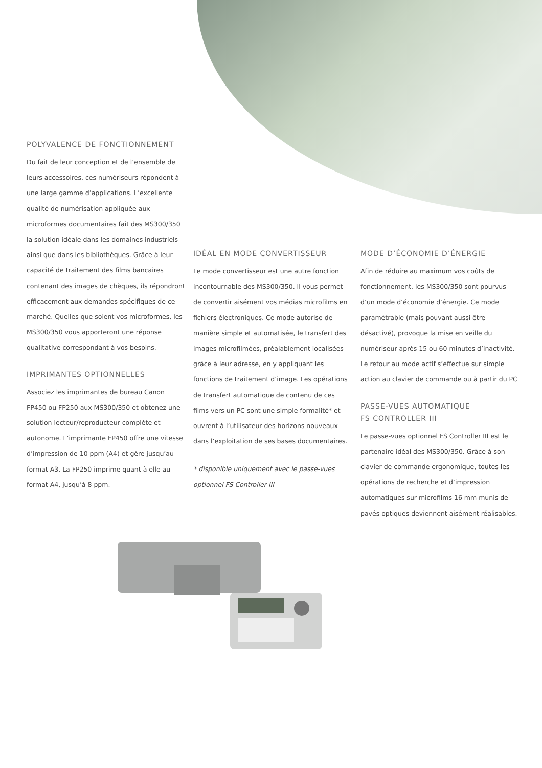POLYVALENCE DE FONCTIONNEMENT
Du fait de leur conception et de l’ensemble de leurs accessoires, ces numériseurs répondent à une large gamme d’applications. L’excellente qualité de numérisation appliquée aux microformes documentaires fait des MS300/350 la solution idéale dans les domaines industriels ainsi que dans les bibliothèques. Grâce à leur capacité de traitement des films bancaires contenant des images de chèques, ils répondront efficacement aux demandes spécifiques de ce marché. Quelles que soient vos microformes, les MS300/350 vous apporteront une réponse qualitative correspondant à vos besoins.
IMPRIMANTES OPTIONNELLES
Associez les imprimantes de bureau Canon FP450 ou FP250 aux MS300/350 et obtenez une solution lecteur/reproducteur complète et autonome. L’imprimante FP450 offre une vitesse d’impression de 10 ppm (A4) et gère jusqu’au format A3. La FP250 imprime quant à elle au format A4, jusqu’à 8 ppm.
IDÉAL EN MODE CONVERTISSEUR
Le mode convertisseur est une autre fonction incontournable des MS300/350. Il vous permet de convertir aisément vos médias microfilms en fichiers électroniques. Ce mode autorise de manière simple et automatisée, le transfert des images microfilmées, préalablement localisées grâce à leur adresse, en y appliquant les fonctions de traitement d’image. Les opérations de transfert automatique de contenu de ces films vers un PC sont une simple formalité* et ouvrent à l’utilisateur des horizons nouveaux dans l’exploitation de ses bases documentaires.
* disponible uniquement avec le passe-vues optionnel FS Controller III
MODE D’ÉCONOMIE D’ÉNERGIE
Afin de réduire au maximum vos coûts de fonctionnement, les MS300/350 sont pourvus d’un mode d’économie d’énergie. Ce mode paramétrable (mais pouvant aussi être désactivé), provoque la mise en veille du numériseur après 15 ou 60 minutes d’inactivité. Le retour au mode actif s’effectue sur simple action au clavier de commande ou à partir du PC
PASSE-VUES AUTOMATIQUE
FS CONTROLLER III
Le passe-vues optionnel FS Controller III est le partenaire idéal des MS300/350. Grâce à son clavier de commande ergonomique, toutes les opérations de recherche et d’impression automatiques sur microfilms 16 mm munis de pavés optiques deviennent aisément réalisables.